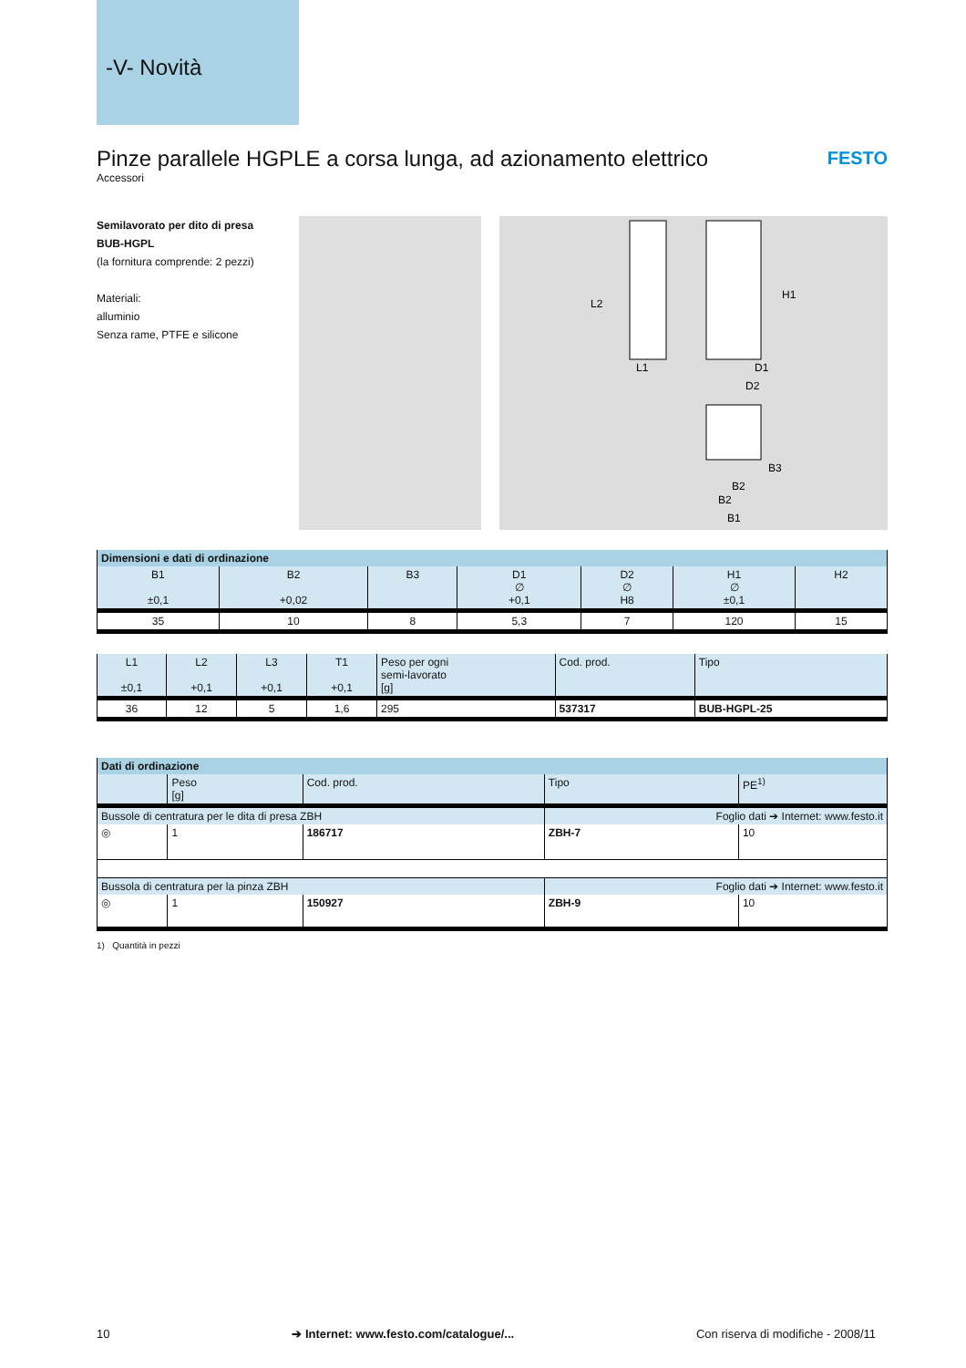-V- Novità
FESTO
Pinze parallele HGPLE a corsa lunga, ad azionamento elettrico
Accessori
Semilavorato per dito di presa
BUB-HGPL
(la fornitura comprende: 2 pezzi)
Materiali:
alluminio
Senza rame, PTFE e silicone
L2
L1
H1
D1
D2
B3
B2
B2
B1
| Dimensioni e dati di ordinazione | | | | | | |
| --- | --- | --- | --- | --- | --- | --- |
| B1 ±0,1 | B2 +0,02 | B3 | D1 ∅ +0,1 | D2 ∅ H8 | H1 ∅ ±0,1 | H2 |
| 35 | 10 | 8 | 5,3 | 7 | 120 | 15 |
| L1 ±0,1 | L2 +0,1 | L3 +0,1 | T1 +0,1 | Peso per ogni semi-lavorato [g] | Cod. prod. | Tipo |
| --- | --- | --- | --- | --- | --- | --- |
| 36 | 12 | 5 | 1,6 | 295 | 537317 | BUB-HGPL-25 |
| Dati di ordinazione | | | | |
| --- | --- | --- | --- | --- |
| | Peso [g] | Cod. prod. | Tipo | PE<sup>1)</sup> |
| Bussole di centratura per le dita di presa ZBH | | | Foglio dati ➔ Internet: www.festo.it | |
| ◎ | 1 | 186717 | ZBH-7 | 10 |
| Bussola di centratura per la pinza ZBH | | | Foglio dati ➔ Internet: www.festo.it | |
| ◎ | 1 | 150927 | ZBH-9 | 10 |
1) Quantità in pezzi
10 ➔ Internet: www.festo.com/catalogue/... Con riserva di modifiche - 2008/11